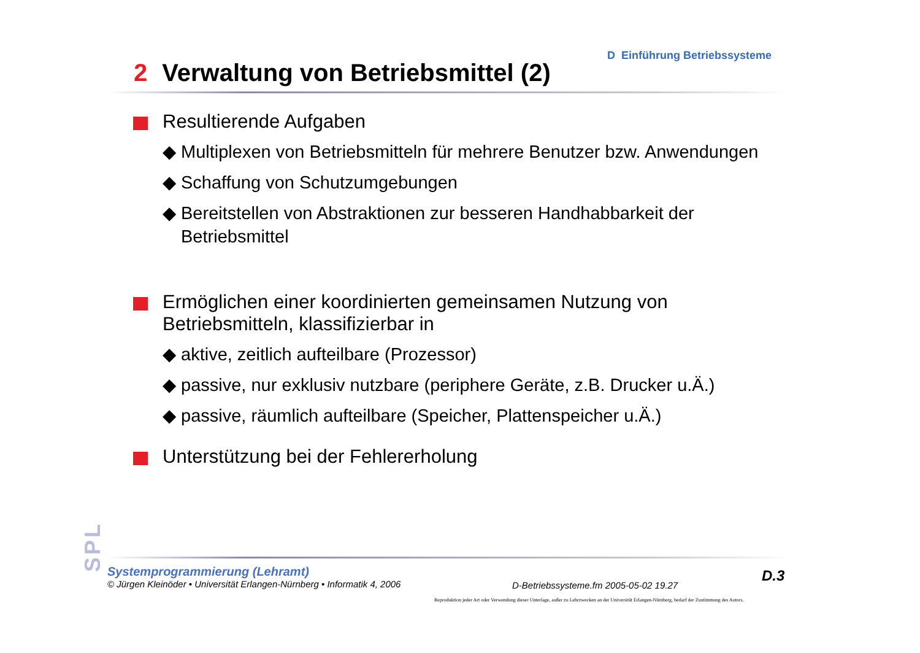D Einführung Betriebssysteme
2 Verwaltung von Betriebsmittel (2)
Resultierende Aufgaben
◆ Multiplexen von Betriebsmitteln für mehrere Benutzer bzw. Anwendungen
◆ Schaffung von Schutzumgebungen
◆ Bereitstellen von Abstraktionen zur besseren Handhabbarkeit der Betriebsmittel
Ermöglichen einer koordinierten gemeinsamen Nutzung von Betriebsmitteln, klassifizierbar in
◆ aktive, zeitlich aufteilbare (Prozessor)
◆ passive, nur exklusiv nutzbare (periphere Geräte, z.B. Drucker u.Ä.)
◆ passive, räumlich aufteilbare (Speicher, Plattenspeicher u.Ä.)
Unterstützung bei der Fehlererholung
SPL
Systemprogrammierung (Lehramt)
© Jürgen Kleinöder • Universität Erlangen-Nürnberg • Informatik 4, 2006
D-Betriebssysteme.fm 2005-05-02 19.27
D.3
Reproduktion jeder Art oder Verwendung dieser Unterlage, außer zu Lehrzwecken an der Universität Erlangen-Nürnberg, bedarf der Zustimmung des Autors.